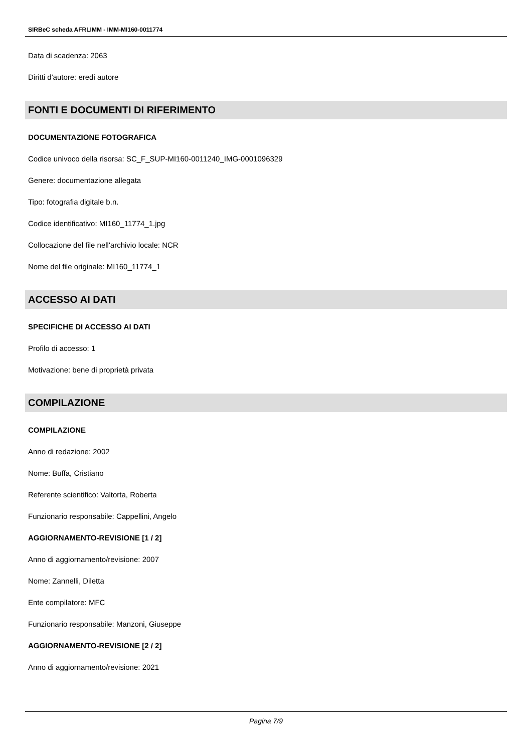SIRBeC scheda AFRLIMM - IMM-MI160-0011774
Data di scadenza: 2063
Diritti d'autore: eredi autore
FONTI E DOCUMENTI DI RIFERIMENTO
DOCUMENTAZIONE FOTOGRAFICA
Codice univoco della risorsa: SC_F_SUP-MI160-0011240_IMG-0001096329
Genere: documentazione allegata
Tipo: fotografia digitale b.n.
Codice identificativo: MI160_11774_1.jpg
Collocazione del file nell'archivio locale: NCR
Nome del file originale: MI160_11774_1
ACCESSO AI DATI
SPECIFICHE DI ACCESSO AI DATI
Profilo di accesso: 1
Motivazione: bene di proprietà privata
COMPILAZIONE
COMPILAZIONE
Anno di redazione: 2002
Nome: Buffa, Cristiano
Referente scientifico: Valtorta, Roberta
Funzionario responsabile: Cappellini, Angelo
AGGIORNAMENTO-REVISIONE [1 / 2]
Anno di aggiornamento/revisione: 2007
Nome: Zannelli, Diletta
Ente compilatore: MFC
Funzionario responsabile: Manzoni, Giuseppe
AGGIORNAMENTO-REVISIONE [2 / 2]
Anno di aggiornamento/revisione: 2021
Pagina 7/9